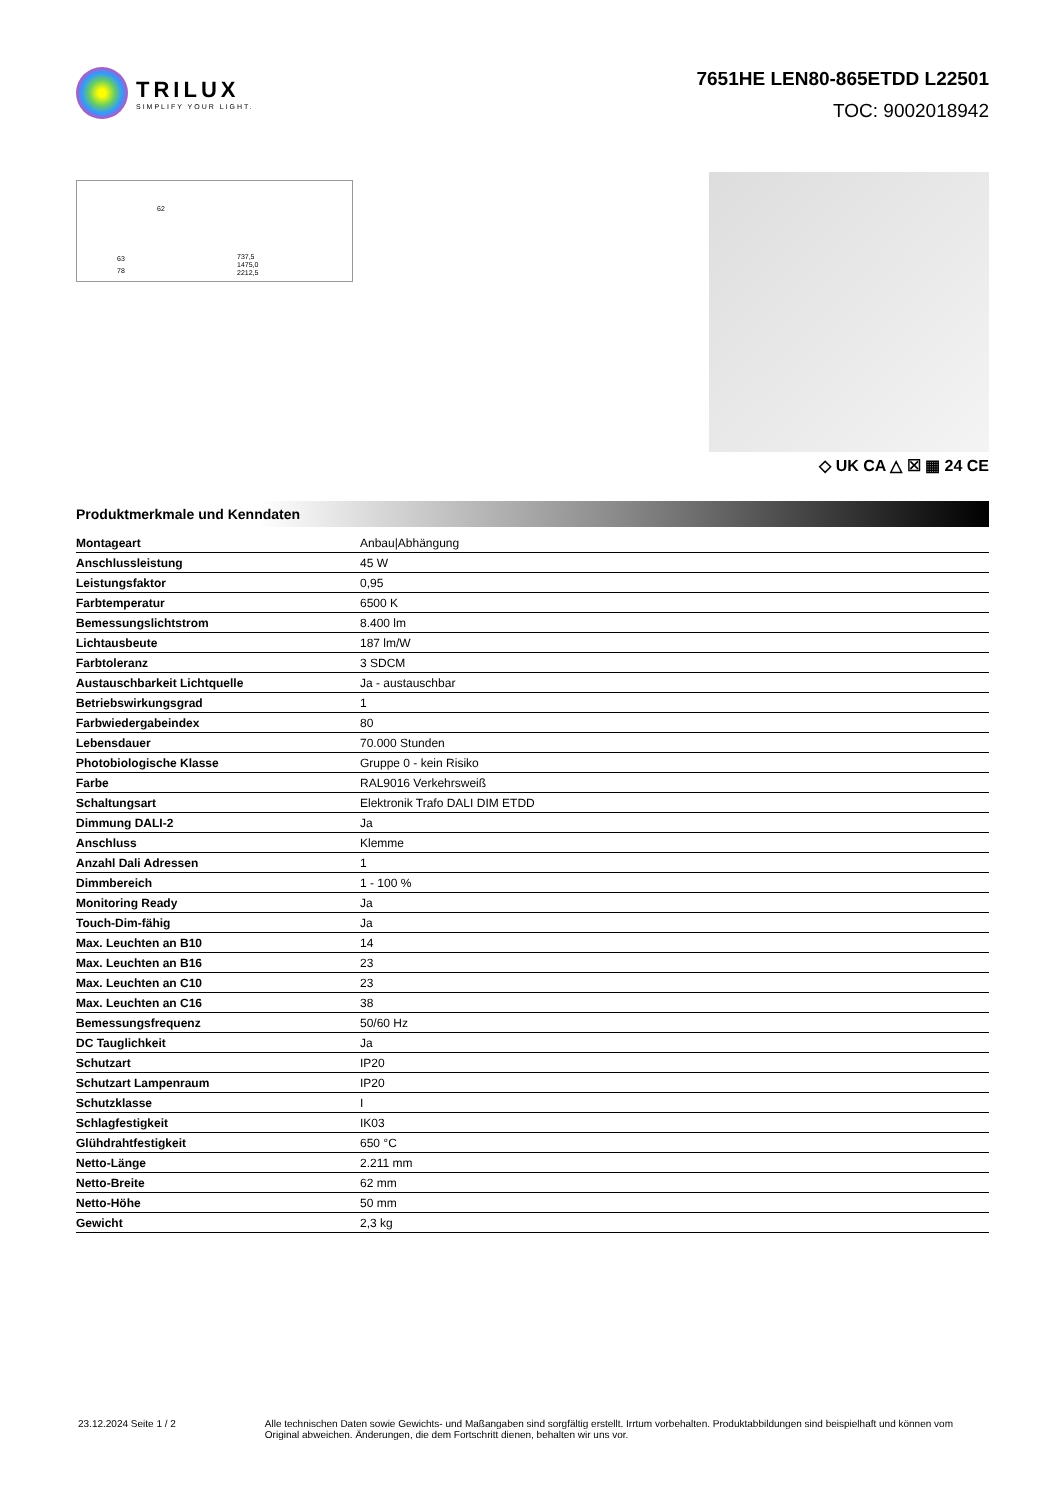TRILUX
SIMPLIFY YOUR LIGHT.
7651HE LEN80-865ETDD L22501
TOC: 9002018942
63
78
737,5
1475,0
2212,5
62
◇ UK CA △ ☒ ▦ 24 CE
Produktmerkmale und Kenndaten
| Montageart | Anbau/Abhängung |
| Anschlussleistung | 45 W |
| Leistungsfaktor | 0,95 |
| Farbtemperatur | 6500 K |
| Bemessungslichtstrom | 8.400 lm |
| Lichtausbeute | 187 lm/W |
| Farbtoleranz | 3 SDCM |
| Austauschbarkeit Lichtquelle | Ja - austauschbar |
| Betriebswirkungsgrad | 1 |
| Farbwiedergabeindex | 80 |
| Lebensdauer | 70.000 Stunden |
| Photobiologische Klasse | Gruppe 0 - kein Risiko |
| Farbe | RAL9016 Verkehrsweiß |
| Schaltungsart | Elektronik Trafo DALI DIM ETDD |
| Dimmung DALI-2 | Ja |
| Anschluss | Klemme |
| Anzahl Dali Adressen | 1 |
| Dimmbereich | 1 - 100 % |
| Monitoring Ready | Ja |
| Touch-Dim-fähig | Ja |
| Max. Leuchten an B10 | 14 |
| Max. Leuchten an B16 | 23 |
| Max. Leuchten an C10 | 23 |
| Max. Leuchten an C16 | 38 |
| Bemessungsfrequenz | 50/60 Hz |
| DC Tauglichkeit | Ja |
| Schutzart | IP20 |
| Schutzart Lampenraum | IP20 |
| Schutzklasse | I |
| Schlagfestigkeit | IK03 |
| Glühdrahtfestigkeit | 650 °C |
| Netto-Länge | 2.211 mm |
| Netto-Breite | 62 mm |
| Netto-Höhe | 50 mm |
| Gewicht | 2,3 kg |
23.12.2024 Seite 1 / 2 Alle technischen Daten sowie Gewichts- und Maßangaben sind sorgfältig erstellt. Irrtum vorbehalten. Produktabbildungen sind beispielhaft und können vom Original abweichen. Änderungen, die dem Fortschritt dienen, behalten wir uns vor.